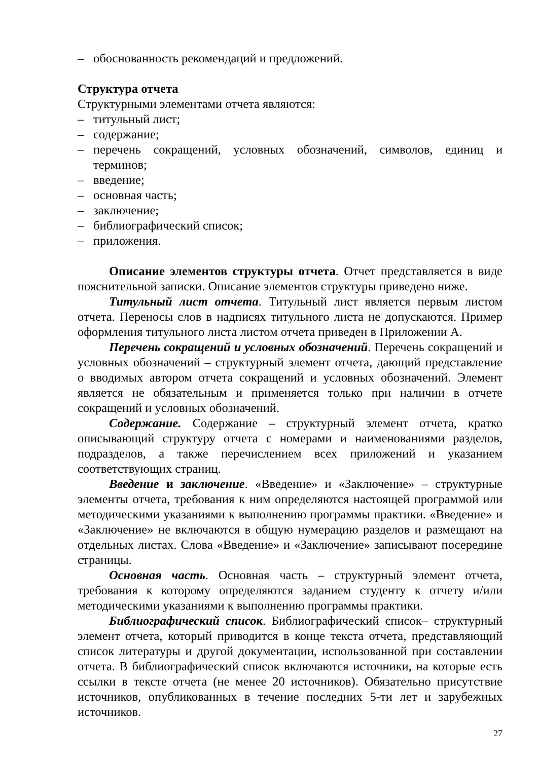– обоснованность рекомендаций и предложений.
Структура отчета
Структурными элементами отчета являются:
– титульный лист;
– содержание;
– перечень сокращений, условных обозначений, символов, единиц и терминов;
– введение;
– основная часть;
– заключение;
– библиографический список;
– приложения.
Описание элементов структуры отчета. Отчет представляется в виде пояснительной записки. Описание элементов структуры приведено ниже.
Титульный лист отчета. Титульный лист является первым листом отчета. Переносы слов в надписях титульного листа не допускаются. Пример оформления титульного листа листом отчета приведен в Приложении А.
Перечень сокращений и условных обозначений. Перечень сокращений и условных обозначений – структурный элемент отчета, дающий представление о вводимых автором отчета сокращений и условных обозначений. Элемент является не обязательным и применяется только при наличии в отчете сокращений и условных обозначений.
Содержание. Содержание – структурный элемент отчета, кратко описывающий структуру отчета с номерами и наименованиями разделов, подразделов, а также перечислением всех приложений и указанием соответствующих страниц.
Введение и заключение. «Введение» и «Заключение» – структурные элементы отчета, требования к ним определяются настоящей программой или методическими указаниями к выполнению программы практики. «Введение» и «Заключение» не включаются в общую нумерацию разделов и размещают на отдельных листах. Слова «Введение» и «Заключение» записывают посередине страницы.
Основная часть. Основная часть – структурный элемент отчета, требования к которому определяются заданием студенту к отчету и/или методическими указаниями к выполнению программы практики.
Библиографический список. Библиографический список– структурный элемент отчета, который приводится в конце текста отчета, представляющий список литературы и другой документации, использованной при составлении отчета. В библиографический список включаются источники, на которые есть ссылки в тексте отчета (не менее 20 источников). Обязательно присутствие источников, опубликованных в течение последних 5-ти лет и зарубежных источников.
27